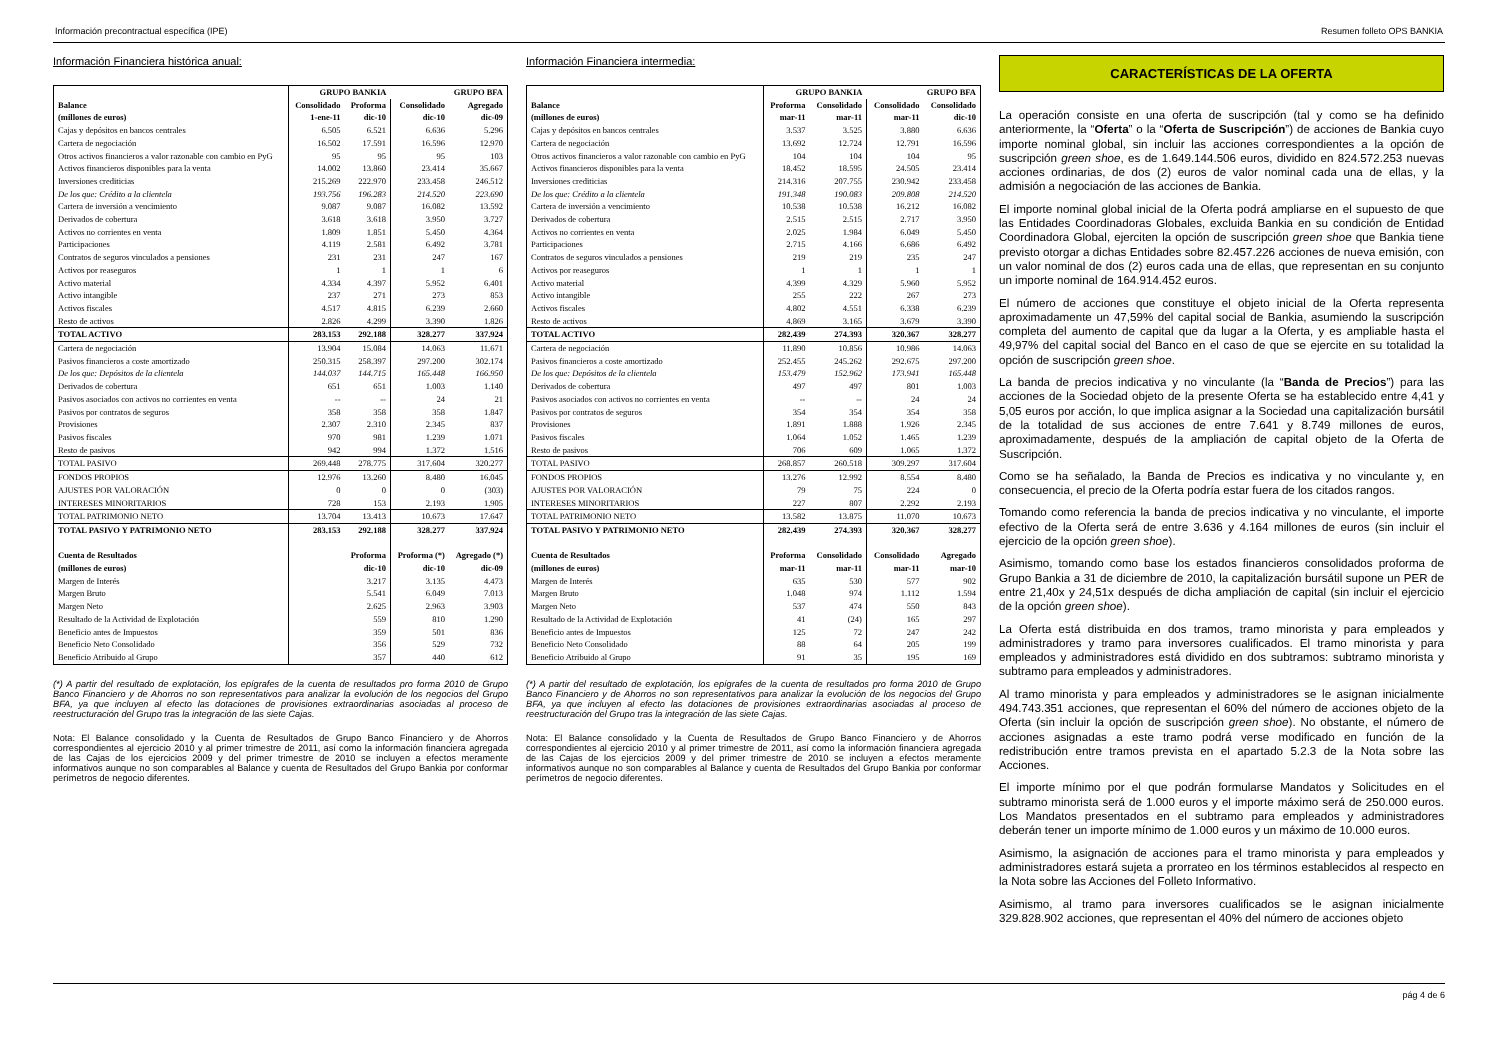Información precontractual específica (IPE) Resumen folleto OPS BANKIA
Información Financiera histórica anual:
| | GRUPO BANKIA | | GRUPO BFA | |
| --- | --- | --- | --- | --- |
| Balance (millones de euros) | Consolidado 1-ene-11 | Proforma dic-10 | Consolidado dic-10 | Agregado dic-09 |
| Cajas y depósitos en bancos centrales | 6.505 | 6.521 | 6.636 | 5.296 |
| Cartera de negociación | 16.502 | 17.591 | 16.596 | 12.970 |
| Otros activos financieros a valor razonable con cambio en PyG | 95 | 95 | 95 | 103 |
| Activos financieros disponibles para la venta | 14.002 | 13.860 | 23.414 | 35.667 |
| Inversiones crediticias | 215.269 | 222.970 | 233.458 | 246.512 |
| De los que: Crédito a la clientela | 193.756 | 196.283 | 214.520 | 223.690 |
| Cartera de inversión a vencimiento | 9.087 | 9.087 | 16.082 | 13.592 |
| Derivados de cobertura | 3.618 | 3.618 | 3.950 | 3.727 |
| Activos no corrientes en venta | 1.809 | 1.851 | 5.450 | 4.364 |
| Participaciones | 4.119 | 2.581 | 6.492 | 3.781 |
| Contratos de seguros vinculados a pensiones | 231 | 231 | 247 | 167 |
| Activos por reaseguros | 1 | 1 | 1 | 6 |
| Activo material | 4.334 | 4.397 | 5.952 | 6.401 |
| Activo intangible | 237 | 271 | 273 | 853 |
| Activos fiscales | 4.517 | 4.815 | 6.239 | 2.660 |
| Resto de activos | 2.826 | 4.299 | 3.390 | 1.826 |
| TOTAL ACTIVO | 283.153 | 292.188 | 328.277 | 337.924 |
| Cartera de negociación | 13.904 | 15.084 | 14.063 | 11.671 |
| Pasivos financieros a coste amortizado | 250.315 | 258.397 | 297.200 | 302.174 |
| De los que: Depósitos de la clientela | 144.037 | 144.715 | 165.448 | 166.950 |
| Derivados de cobertura | 651 | 651 | 1.003 | 1.140 |
| Pasivos asociados con activos no corrientes en venta | -- | -- | 24 | 21 |
| Pasivos por contratos de seguros | 358 | 358 | 358 | 1.847 |
| Provisiones | 2.307 | 2.310 | 2.345 | 837 |
| Pasivos fiscales | 970 | 981 | 1.239 | 1.071 |
| Resto de pasivos | 942 | 994 | 1.372 | 1.516 |
| TOTAL PASIVO | 269.448 | 278.775 | 317.604 | 320.277 |
| FONDOS PROPIOS | 12.976 | 13.260 | 8.480 | 16.045 |
| AJUSTES POR VALORACIÓN | 0 | 0 | 0 | (303) |
| INTERESES MINORITARIOS | 728 | 153 | 2.193 | 1.905 |
| TOTAL PATRIMONIO NETO | 13.704 | 13.413 | 10.673 | 17.647 |
| TOTAL PASIVO Y PATRIMONIO NETO | 283.153 | 292.188 | 328.277 | 337.924 |
| Cuenta de Resultados (millones de euros) | | Proforma dic-10 | Proforma (*) dic-10 | Agregado (*) dic-09 |
| Margen de Interés | | 3.217 | 3.135 | 4.473 |
| Margen Bruto | | 5.541 | 6.049 | 7.013 |
| Margen Neto | | 2.625 | 2.963 | 3.903 |
| Resultado de la Actividad de Explotación | | 559 | 810 | 1.290 |
| Beneficio antes de Impuestos | | 359 | 501 | 836 |
| Beneficio Neto Consolidado | | 356 | 529 | 732 |
| Beneficio Atribuido al Grupo | | 357 | 440 | 612 |
(*) A partir del resultado de explotación, los epígrafes de la cuenta de resultados pro forma 2010 de Grupo Banco Financiero y de Ahorros no son representativos para analizar la evolución de los negocios del Grupo BFA, ya que incluyen al efecto las dotaciones de provisiones extraordinarias asociadas al proceso de reestructuración del Grupo tras la integración de las siete Cajas.
Nota: El Balance consolidado y la Cuenta de Resultados de Grupo Banco Financiero y de Ahorros correspondientes al ejercicio 2010 y al primer trimestre de 2011, así como la información financiera agregada de las Cajas de los ejercicios 2009 y del primer trimestre de 2010 se incluyen a efectos meramente informativos aunque no son comparables al Balance y cuenta de Resultados del Grupo Bankia por conformar perímetros de negocio diferentes.
Información Financiera intermedia:
| | GRUPO BANKIA | | GRUPO BFA | |
| --- | --- | --- | --- | --- |
| Balance (millones de euros) | Proforma mar-11 | Consolidado mar-11 | Consolidado mar-11 | Consolidado dic-10 |
| Cajas y depósitos en bancos centrales | 3.537 | 3.525 | 3.880 | 6.636 |
| Cartera de negociación | 13.692 | 12.724 | 12.791 | 16.596 |
| Otros activos financieros a valor razonable con cambio en PyG | 104 | 104 | 104 | 95 |
| Activos financieros disponibles para la venta | 18.452 | 18.595 | 24.505 | 23.414 |
| Inversiones crediticias | 214.316 | 207.755 | 230.942 | 233.458 |
| De los que: Crédito a la clientela | 191.348 | 190.083 | 209.808 | 214.520 |
| Cartera de inversión a vencimiento | 10.538 | 10.538 | 16.212 | 16.082 |
| Derivados de cobertura | 2.515 | 2.515 | 2.717 | 3.950 |
| Activos no corrientes en venta | 2.025 | 1.984 | 6.049 | 5.450 |
| Participaciones | 2.715 | 4.166 | 6.686 | 6.492 |
| Contratos de seguros vinculados a pensiones | 219 | 219 | 235 | 247 |
| Activos por reaseguros | 1 | 1 | 1 | 1 |
| Activo material | 4.399 | 4.329 | 5.960 | 5.952 |
| Activo intangible | 255 | 222 | 267 | 273 |
| Activos fiscales | 4.802 | 4.551 | 6.338 | 6.239 |
| Resto de activos | 4.869 | 3.165 | 3.679 | 3.390 |
| TOTAL ACTIVO | 282.439 | 274.393 | 320.367 | 328.277 |
| Cartera de negociación | 11.890 | 10.856 | 10.986 | 14.063 |
| Pasivos financieros a coste amortizado | 252.455 | 245.262 | 292.675 | 297.200 |
| De los que: Depósitos de la clientela | 153.479 | 152.962 | 173.941 | 165.448 |
| Derivados de cobertura | 497 | 497 | 801 | 1.003 |
| Pasivos asociados con activos no corrientes en venta | -- | -- | 24 | 24 |
| Pasivos por contratos de seguros | 354 | 354 | 354 | 358 |
| Provisiones | 1.891 | 1.888 | 1.926 | 2.345 |
| Pasivos fiscales | 1.064 | 1.052 | 1.465 | 1.239 |
| Resto de pasivos | 706 | 609 | 1.065 | 1.372 |
| TOTAL PASIVO | 268.857 | 260.518 | 309.297 | 317.604 |
| FONDOS PROPIOS | 13.276 | 12.992 | 8.554 | 8.480 |
| AJUSTES POR VALORACIÓN | 79 | 75 | 224 | 0 |
| INTERESES MINORITARIOS | 227 | 807 | 2.292 | 2.193 |
| TOTAL PATRIMONIO NETO | 13.582 | 13.875 | 11.070 | 10.673 |
| TOTAL PASIVO Y PATRIMONIO NETO | 282.439 | 274.393 | 320.367 | 328.277 |
| Cuenta de Resultados (millones de euros) | Proforma mar-11 | Consolidado mar-11 | Consolidado mar-11 | Agregado mar-10 |
| Margen de Interés | 635 | 530 | 577 | 902 |
| Margen Bruto | 1.048 | 974 | 1.112 | 1.594 |
| Margen Neto | 537 | 474 | 550 | 843 |
| Resultado de la Actividad de Explotación | 41 | (24) | 165 | 297 |
| Beneficio antes de Impuestos | 125 | 72 | 247 | 242 |
| Beneficio Neto Consolidado | 88 | 64 | 205 | 199 |
| Beneficio Atribuido al Grupo | 91 | 35 | 195 | 169 |
(*) A partir del resultado de explotación, los epígrafes de la cuenta de resultados pro forma 2010 de Grupo Banco Financiero y de Ahorros no son representativos para analizar la evolución de los negocios del Grupo BFA, ya que incluyen al efecto las dotaciones de provisiones extraordinarias asociadas al proceso de reestructuración del Grupo tras la integración de las siete Cajas.
Nota: El Balance consolidado y la Cuenta de Resultados de Grupo Banco Financiero y de Ahorros correspondientes al ejercicio 2010 y al primer trimestre de 2011, así como la información financiera agregada de las Cajas de los ejercicios 2009 y del primer trimestre de 2010 se incluyen a efectos meramente informativos aunque no son comparables al Balance y cuenta de Resultados del Grupo Bankia por conformar perímetros de negocio diferentes.
CARACTERÍSTICAS DE LA OFERTA
La operación consiste en una oferta de suscripción (tal y como se ha definido anteriormente, la “Oferta” o la “Oferta de Suscripción”) de acciones de Bankia cuyo importe nominal global, sin incluir las acciones correspondientes a la opción de suscripción green shoe, es de 1.649.144.506 euros, dividido en 824.572.253 nuevas acciones ordinarias, de dos (2) euros de valor nominal cada una de ellas, y la admisión a negociación de las acciones de Bankia.
El importe nominal global inicial de la Oferta podrá ampliarse en el supuesto de que las Entidades Coordinadoras Globales, excluida Bankia en su condición de Entidad Coordinadora Global, ejerciten la opción de suscripción green shoe que Bankia tiene previsto otorgar a dichas Entidades sobre 82.457.226 acciones de nueva emisión, con un valor nominal de dos (2) euros cada una de ellas, que representan en su conjunto un importe nominal de 164.914.452 euros.
El número de acciones que constituye el objeto inicial de la Oferta representa aproximadamente un 47,59% del capital social de Bankia, asumiendo la suscripción completa del aumento de capital que da lugar a la Oferta, y es ampliable hasta el 49,97% del capital social del Banco en el caso de que se ejercite en su totalidad la opción de suscripción green shoe.
La banda de precios indicativa y no vinculante (la “Banda de Precios”) para las acciones de la Sociedad objeto de la presente Oferta se ha establecido entre 4,41 y 5,05 euros por acción, lo que implica asignar a la Sociedad una capitalización bursátil de la totalidad de sus acciones de entre 7.641 y 8.749 millones de euros, aproximadamente, después de la ampliación de capital objeto de la Oferta de Suscripción.
Como se ha señalado, la Banda de Precios es indicativa y no vinculante y, en consecuencia, el precio de la Oferta podría estar fuera de los citados rangos.
Tomando como referencia la banda de precios indicativa y no vinculante, el importe efectivo de la Oferta será de entre 3.636 y 4.164 millones de euros (sin incluir el ejercicio de la opción green shoe).
Asimismo, tomando como base los estados financieros consolidados proforma de Grupo Bankia a 31 de diciembre de 2010, la capitalización bursátil supone un PER de entre 21,40x y 24,51x después de dicha ampliación de capital (sin incluir el ejercicio de la opción green shoe).
La Oferta está distribuida en dos tramos, tramo minorista y para empleados y administradores y tramo para inversores cualificados. El tramo minorista y para empleados y administradores está dividido en dos subtramos: subtramo minorista y subtramo para empleados y administradores.
Al tramo minorista y para empleados y administradores se le asignan inicialmente 494.743.351 acciones, que representan el 60% del número de acciones objeto de la Oferta (sin incluir la opción de suscripción green shoe). No obstante, el número de acciones asignadas a este tramo podrá verse modificado en función de la redistribución entre tramos prevista en el apartado 5.2.3 de la Nota sobre las Acciones.
El importe mínimo por el que podrán formularse Mandatos y Solicitudes en el subtramo minorista será de 1.000 euros y el importe máximo será de 250.000 euros. Los Mandatos presentados en el subtramo para empleados y administradores deberán tener un importe mínimo de 1.000 euros y un máximo de 10.000 euros.
Asimismo, la asignación de acciones para el tramo minorista y para empleados y administradores estará sujeta a prorrateo en los términos establecidos al respecto en la Nota sobre las Acciones del Folleto Informativo.
Asimismo, al tramo para inversores cualificados se le asignan inicialmente 329.828.902 acciones, que representan el 40% del número de acciones objeto
pág 4 de 6